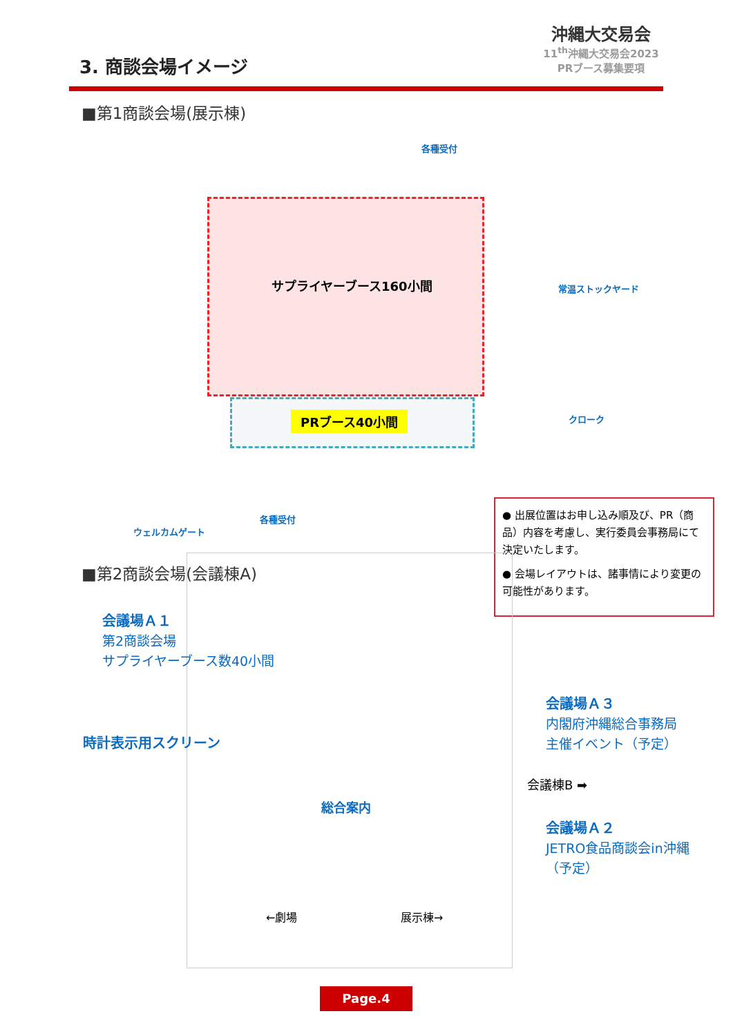3. 商談会場イメージ
沖縄大交易会
11<sup>th</sup>沖縄大交易会2023
PRブース募集要項
■第1商談会場(展示棟)
サプライヤーブース160小間
PRブース40小間
各種受付
常温ストックヤード
クローク
各種受付
ウェルカムゲート
● 出展位置はお申し込み順及び、PR（商品）内容を考慮し、実行委員会事務局にて決定いたします。
● 会場レイアウトは、諸事情により変更の可能性があります。
■第2商談会場(会議棟A)
会議場Ａ１
第2商談会場
サプライヤーブース数40小間
時計表示用スクリーン
会議場Ａ３
内閣府沖縄総合事務局
主催イベント（予定）
会議棟B ➡
会議場Ａ２
JETRO食品商談会in沖縄
（予定）
総合案内
←劇場 展示棟→
Page.4